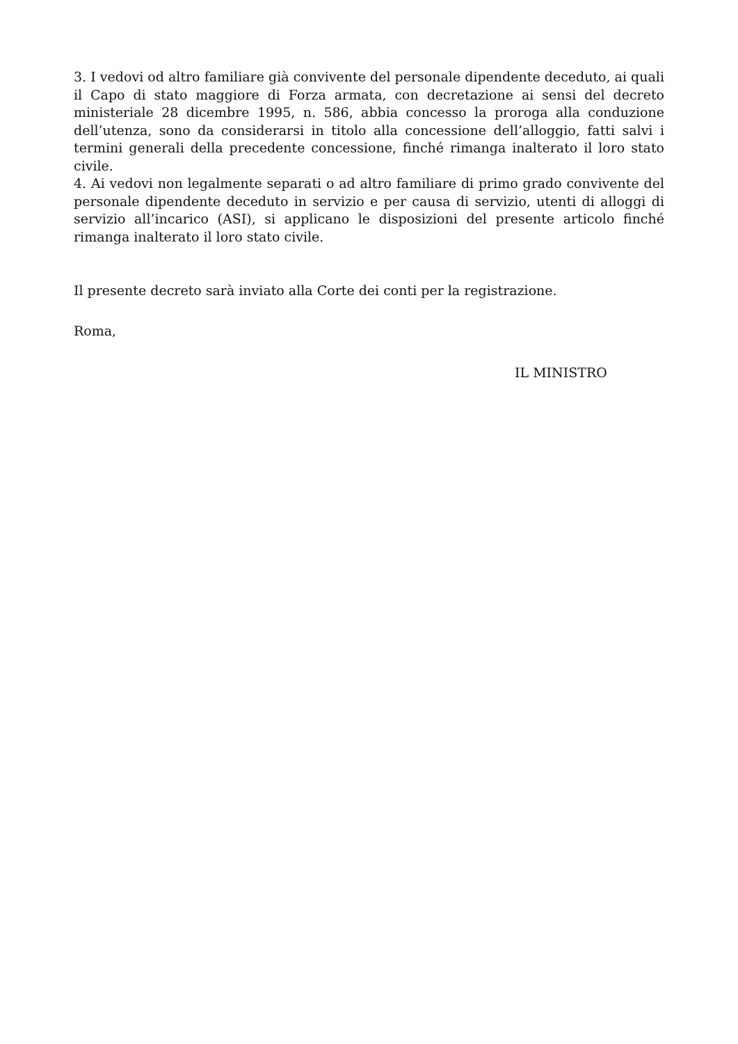3. I vedovi od altro familiare già convivente del personale dipendente deceduto, ai quali il Capo di stato maggiore di Forza armata, con decretazione ai sensi del decreto ministeriale 28 dicembre 1995, n. 586, abbia concesso la proroga alla conduzione dell’utenza, sono da considerarsi in titolo alla concessione dell’alloggio, fatti salvi i termini generali della precedente concessione, finché rimanga inalterato il loro stato civile.
4. Ai vedovi non legalmente separati o ad altro familiare di primo grado convivente del personale dipendente deceduto in servizio e per causa di servizio, utenti di alloggi di servizio all’incarico (ASI), si applicano le disposizioni del presente articolo finché rimanga inalterato il loro stato civile.
Il presente decreto sarà inviato alla Corte dei conti per la registrazione.
Roma,
IL MINISTRO